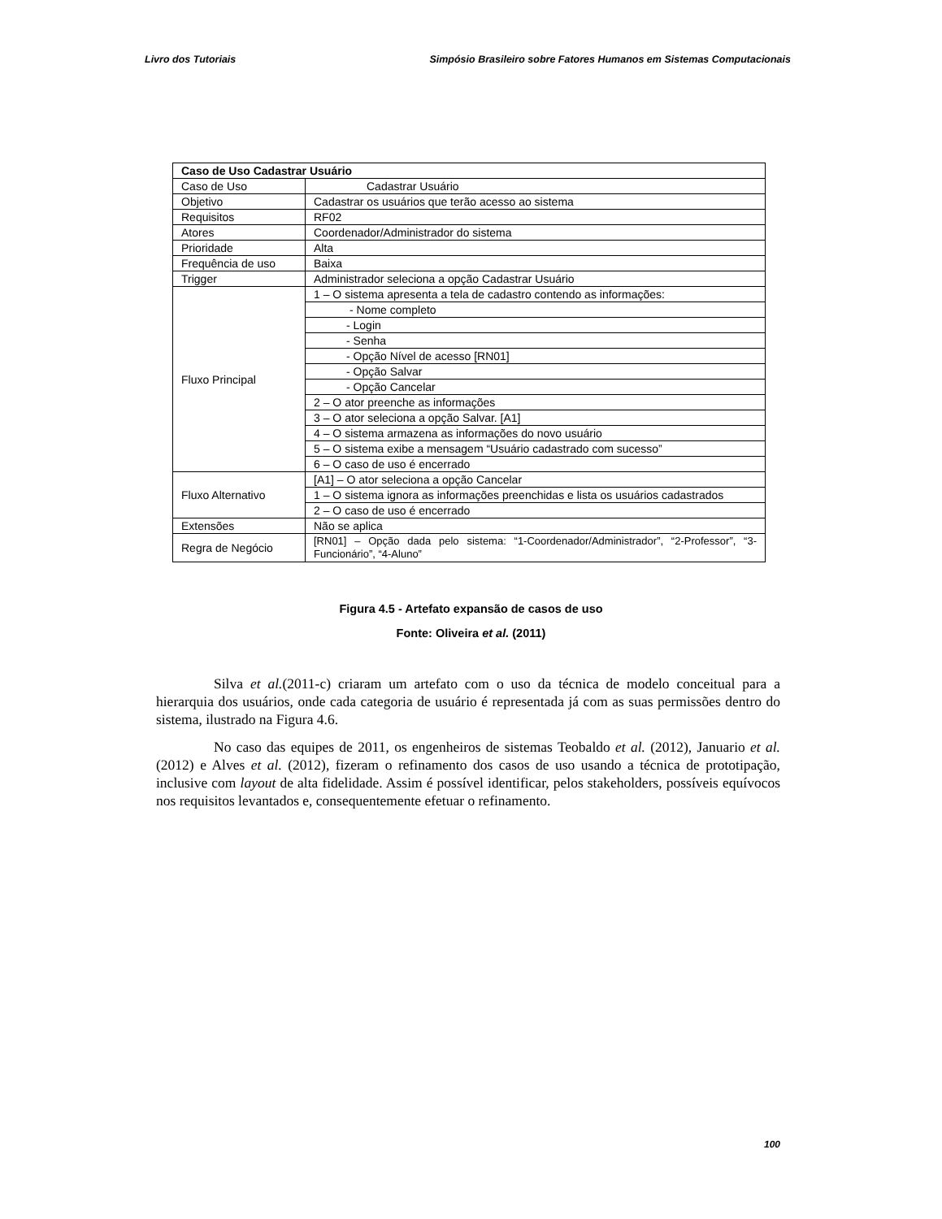Livro dos Tutoriais Simpósio Brasileiro sobre Fatores Humanos em Sistemas Computacionais
| Caso de Uso Cadastrar Usuário | |
| --- | --- |
| Caso de Uso | Cadastrar Usuário |
| Objetivo | Cadastrar os usuários que terão acesso ao sistema |
| Requisitos | RF02 |
| Atores | Coordenador/Administrador do sistema |
| Prioridade | Alta |
| Frequência de uso | Baixa |
| Trigger | Administrador seleciona a opção Cadastrar Usuário |
| Fluxo Principal | 1 – O sistema apresenta a tela de cadastro contendo as informações: |
| | - Nome completo |
| | - Login |
| | - Senha |
| | - Opção Nível de acesso [RN01] |
| | - Opção Salvar |
| | - Opção Cancelar |
| | 2 – O ator preenche as informações |
| | 3 – O ator seleciona a opção Salvar. [A1] |
| | 4 – O sistema armazena as informações do novo usuário |
| | 5 – O sistema exibe a mensagem “Usuário cadastrado com sucesso” |
| | 6 – O caso de uso é encerrado |
| Fluxo Alternativo | [A1] – O ator seleciona a opção Cancelar |
| | 1 – O sistema ignora as informações preenchidas e lista os usuários cadastrados |
| | 2 – O caso de uso é encerrado |
| Extensões | Não se aplica |
| Regra de Negócio | [RN01] – Opção dada pelo sistema: “1-Coordenador/Administrador”, “2-Professor”, “3-Funcionário”, “4-Aluno” |
Figura 4.5 - Artefato expansão de casos de uso
Fonte: Oliveira et al. (2011)
Silva et al.(2011-c) criaram um artefato com o uso da técnica de modelo conceitual para a hierarquia dos usuários, onde cada categoria de usuário é representada já com as suas permissões dentro do sistema, ilustrado na Figura 4.6.
No caso das equipes de 2011, os engenheiros de sistemas Teobaldo et al. (2012), Januario et al. (2012) e Alves et al. (2012), fizeram o refinamento dos casos de uso usando a técnica de prototipação, inclusive com layout de alta fidelidade. Assim é possível identificar, pelos stakeholders, possíveis equívocos nos requisitos levantados e, consequentemente efetuar o refinamento.
100